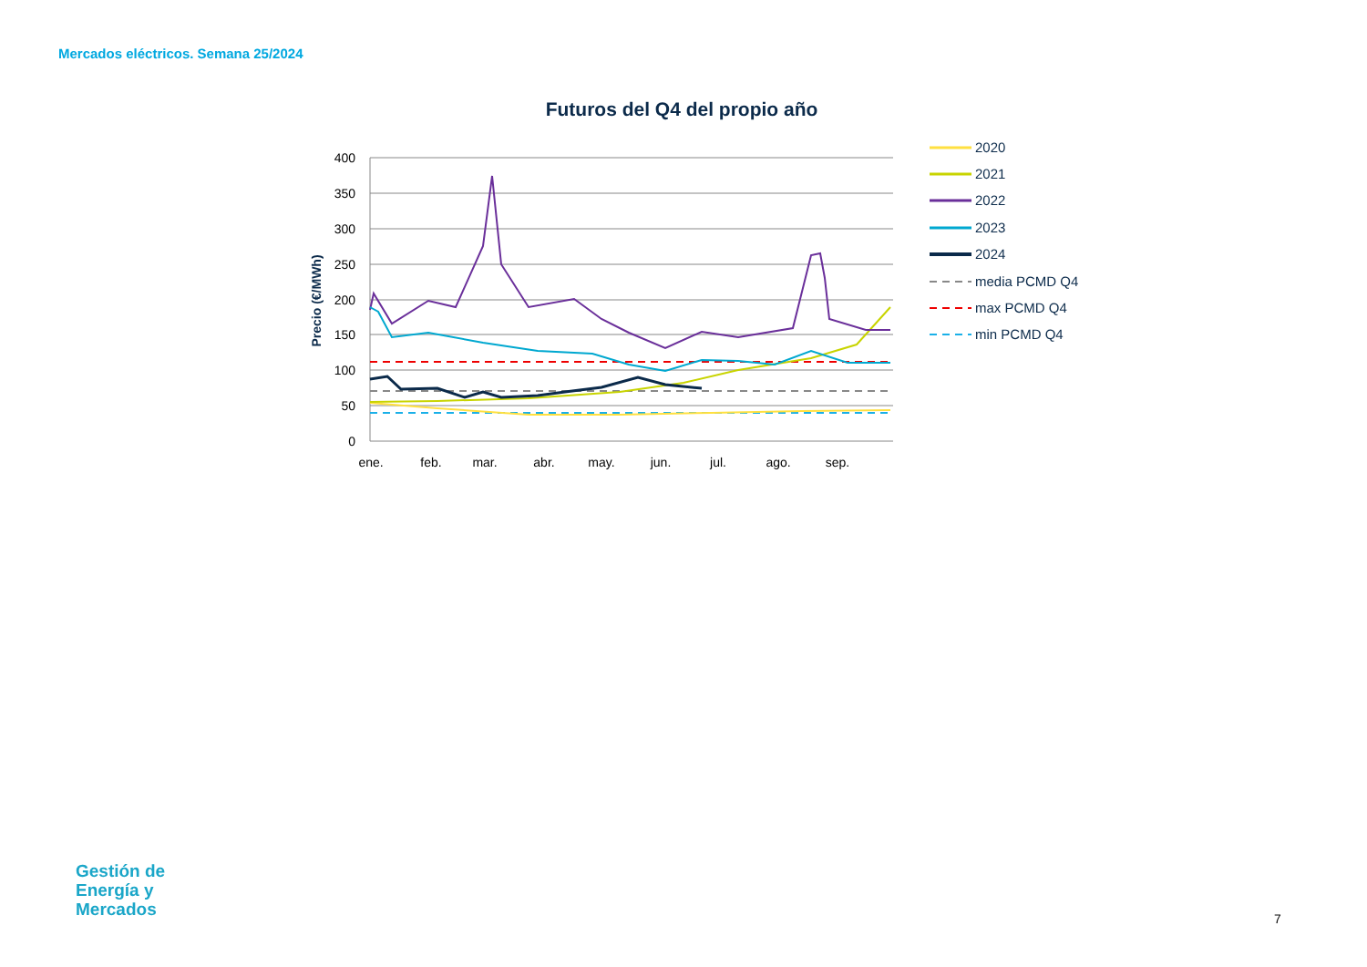Mercados eléctricos. Semana 25/2024
Futuros del Q4 del propio año
400
350
300
250
200
150
100
50
0
Precio (€/MWh)
ene.
feb.
mar.
abr.
may.
jun.
jul.
ago.
sep.
2020
2021
2022
2023
2024
media PCMD Q4
max PCMD Q4
min PCMD Q4
Gestión de
Energía y
Mercados
7